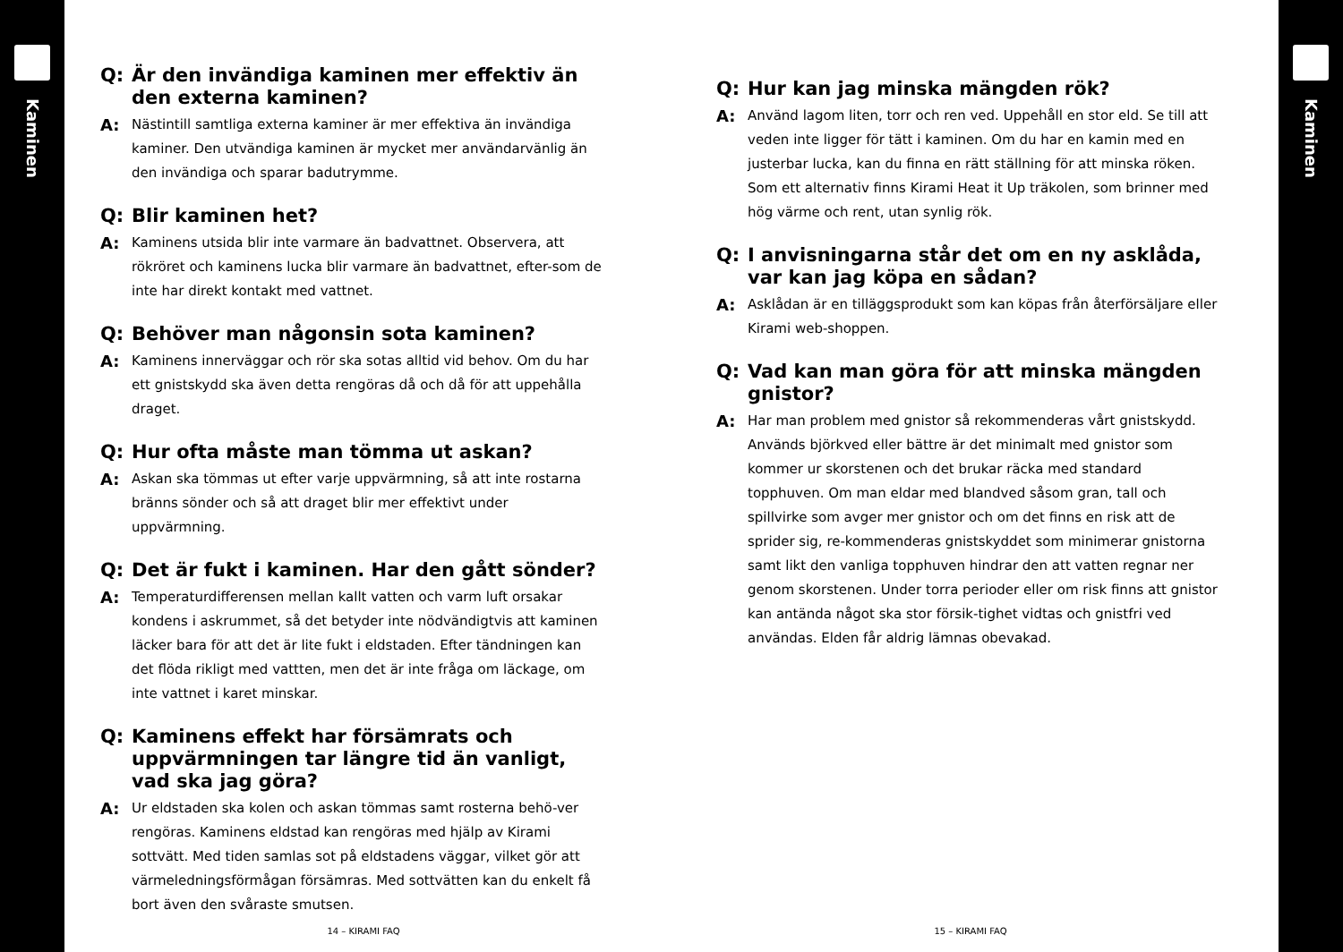Kaminen
Q: Är den invändiga kaminen mer effektiv än den externa kaminen?
A: Nästintill samtliga externa kaminer är mer effektiva än invändiga kaminer. Den utvändiga kaminen är mycket mer användarvänlig än den invändiga och sparar badutrymme.
Q: Blir kaminen het?
A: Kaminens utsida blir inte varmare än badvattnet. Observera, att rökröret och kaminens lucka blir varmare än badvattnet, efter-som de inte har direkt kontakt med vattnet.
Q: Behöver man någonsin sota kaminen?
A: Kaminens innerväggar och rör ska sotas alltid vid behov. Om du har ett gnistskydd ska även detta rengöras då och då för att uppehålla draget.
Q: Hur ofta måste man tömma ut askan?
A: Askan ska tömmas ut efter varje uppvärmning, så att inte rostarna bränns sönder och så att draget blir mer effektivt under uppvärmning.
Q: Det är fukt i kaminen. Har den gått sönder?
A: Temperaturdifferensen mellan kallt vatten och varm luft orsakar kondens i askrummet, så det betyder inte nödvändigtvis att kaminen läcker bara för att det är lite fukt i eldstaden. Efter tändningen kan det flöda rikligt med vattten, men det är inte fråga om läckage, om inte vattnet i karet minskar.
Q: Kaminens effekt har försämrats och uppvärmningen tar längre tid än vanligt, vad ska jag göra?
A: Ur eldstaden ska kolen och askan tömmas samt rosterna behö-ver rengöras. Kaminens eldstad kan rengöras med hjälp av Kirami sottvätt. Med tiden samlas sot på eldstadens väggar, vilket gör att värmeledningsförmågan försämras. Med sottvätten kan du enkelt få bort även den svåraste smutsen.
14 – KIRAMI FAQ
Q: Hur kan jag minska mängden rök?
A: Använd lagom liten, torr och ren ved. Uppehåll en stor eld. Se till att veden inte ligger för tätt i kaminen. Om du har en kamin med en justerbar lucka, kan du finna en rätt ställning för att minska röken. Som ett alternativ finns Kirami Heat it Up träkolen, som brinner med hög värme och rent, utan synlig rök.
Q: I anvisningarna står det om en ny asklåda, var kan jag köpa en sådan?
A: Asklådan är en tilläggsprodukt som kan köpas från återförsäljare eller Kirami web-shoppen.
Q: Vad kan man göra för att minska mängden gnistor?
A: Har man problem med gnistor så rekommenderas vårt gnistskydd. Används björkved eller bättre är det minimalt med gnistor som kommer ur skorstenen och det brukar räcka med standard topphuven. Om man eldar med blandved såsom gran, tall och spillvirke som avger mer gnistor och om det finns en risk att de sprider sig, re-kommenderas gnistskyddet som minimerar gnistorna samt likt den vanliga topphuven hindrar den att vatten regnar ner genom skorstenen. Under torra perioder eller om risk finns att gnistor kan antända något ska stor försik-tighet vidtas och gnistfri ved användas. Elden får aldrig lämnas obevakad.
15 – KIRAMI FAQ
Kaminen